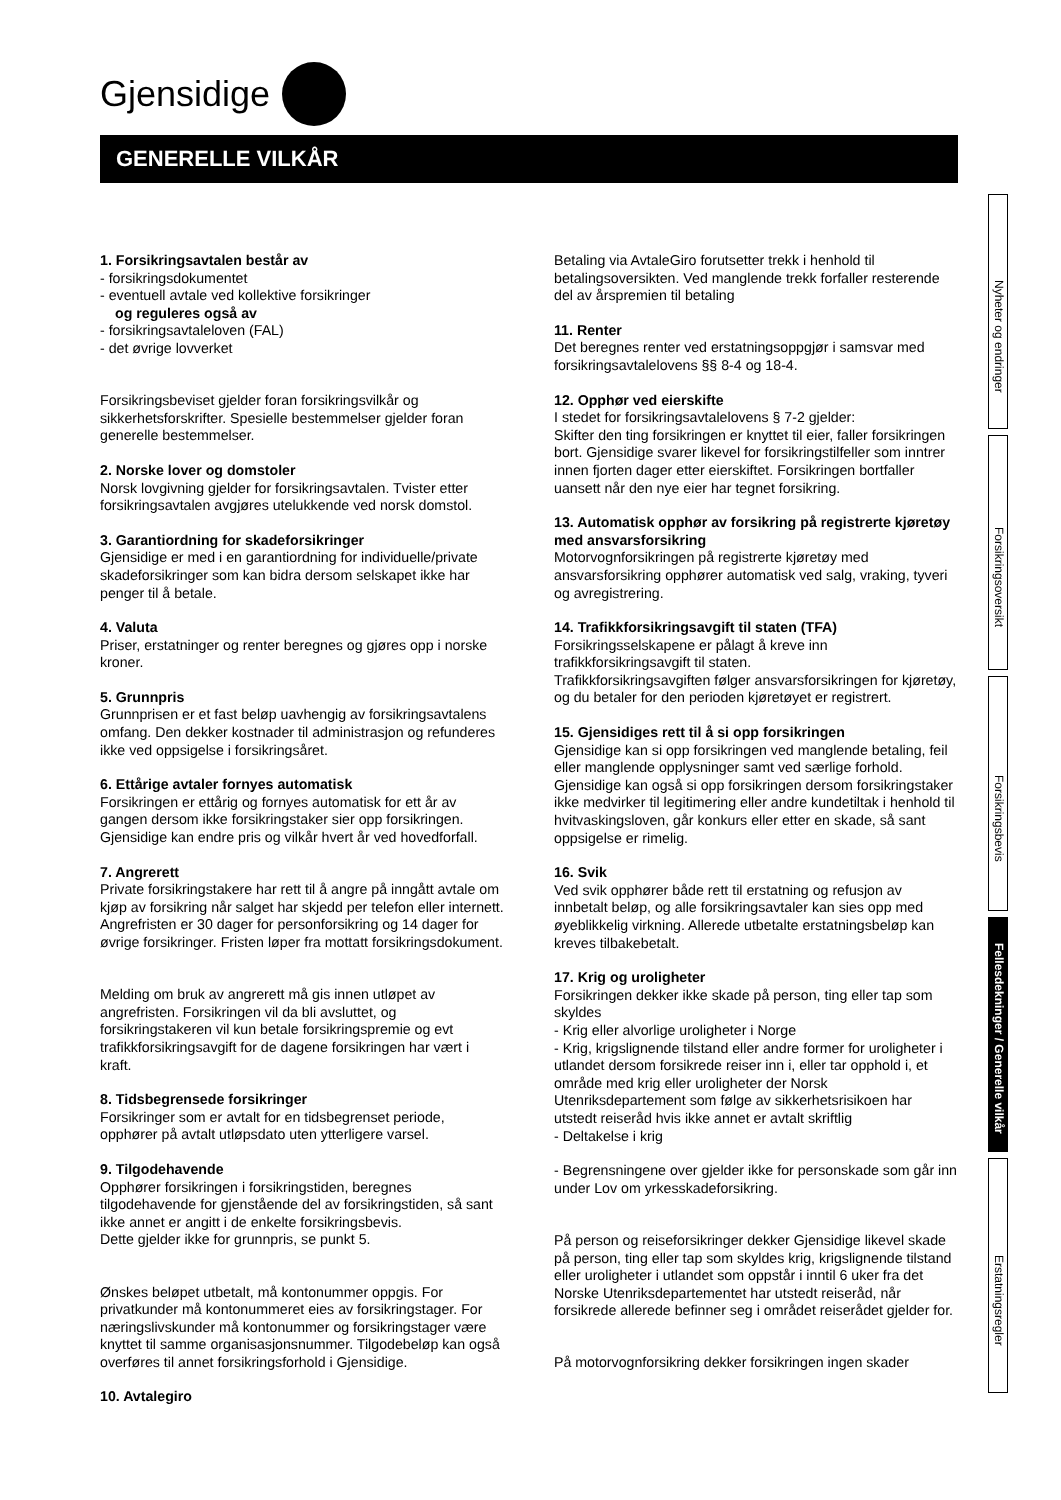Gjensidige
GENERELLE VILKÅR
1. Forsikringsavtalen består av
- forsikringsdokumentet
- eventuell avtale ved kollektive forsikringer
og reguleres også av
- forsikringsavtaleloven (FAL)
- det øvrige lovverket
Forsikringsbeviset gjelder foran forsikringsvilkår og sikkerhetsforskrifter. Spesielle bestemmelser gjelder foran generelle bestemmelser.
2. Norske lover og domstoler
Norsk lovgivning gjelder for forsikringsavtalen. Tvister etter forsikringsavtalen avgjøres utelukkende ved norsk domstol.
3. Garantiordning for skadeforsikringer
Gjensidige er med i en garantiordning for individuelle/private skadeforsikringer som kan bidra dersom selskapet ikke har penger til å betale.
4. Valuta
Priser, erstatninger og renter beregnes og gjøres opp i norske kroner.
5. Grunnpris
Grunnprisen er et fast beløp uavhengig av forsikringsavtalens omfang. Den dekker kostnader til administrasjon og refunderes ikke ved oppsigelse i forsikringsåret.
6. Ettårige avtaler fornyes automatisk
Forsikringen er ettårig og fornyes automatisk for ett år av gangen dersom ikke forsikringstaker sier opp forsikringen. Gjensidige kan endre pris og vilkår hvert år ved hovedforfall.
7. Angrerett
Private forsikringstakere har rett til å angre på inngått avtale om kjøp av forsikring når salget har skjedd per telefon eller internett. Angrefristen er 30 dager for personforsikring og 14 dager for øvrige forsikringer. Fristen løper fra mottatt forsikringsdokument.
Melding om bruk av angrerett må gis innen utløpet av angrefristen. Forsikringen vil da bli avsluttet, og forsikringstakeren vil kun betale forsikringspremie og evt trafikkforsikringsavgift for de dagene forsikringen har vært i kraft.
8. Tidsbegrensede forsikringer
Forsikringer som er avtalt for en tidsbegrenset periode, opphører på avtalt utløpsdato uten ytterligere varsel.
9. Tilgodehavende
Opphører forsikringen i forsikringstiden, beregnes tilgodehavende for gjenstående del av forsikringstiden, så sant ikke annet er angitt i de enkelte forsikringsbevis.
Dette gjelder ikke for grunnpris, se punkt 5.
Ønskes beløpet utbetalt, må kontonummer oppgis. For privatkunder må kontonummeret eies av forsikringstager. For næringslivskunder må kontonummer og forsikringstager være knyttet til samme organisasjonsnummer. Tilgodebeløp kan også overføres til annet forsikringsforhold i Gjensidige.
10. Avtalegiro
Betaling via AvtaleGiro forutsetter trekk i henhold til betalingsoversikten. Ved manglende trekk forfaller resterende del av årspremien til betaling
11. Renter
Det beregnes renter ved erstatningsoppgjør i samsvar med forsikringsavtalelovens §§ 8-4 og 18-4.
12. Opphør ved eierskifte
I stedet for forsikringsavtalelovens § 7-2 gjelder:
Skifter den ting forsikringen er knyttet til eier, faller forsikringen bort. Gjensidige svarer likevel for forsikringstilfeller som inntrer innen fjorten dager etter eierskiftet. Forsikringen bortfaller uansett når den nye eier har tegnet forsikring.
13. Automatisk opphør av forsikring på registrerte kjøretøy med ansvarsforsikring
Motorvognforsikringen på registrerte kjøretøy med ansvarsforsikring opphører automatisk ved salg, vraking, tyveri og avregistrering.
14. Trafikkforsikringsavgift til staten (TFA)
Forsikringsselskapene er pålagt å kreve inn trafikkforsikringsavgift til staten.
Trafikkforsikringsavgiften følger ansvarsforsikringen for kjøretøy, og du betaler for den perioden kjøretøyet er registrert.
15. Gjensidiges rett til å si opp forsikringen
Gjensidige kan si opp forsikringen ved manglende betaling, feil eller manglende opplysninger samt ved særlige forhold. Gjensidige kan også si opp forsikringen dersom forsikringstaker ikke medvirker til legitimering eller andre kundetiltak i henhold til hvitvaskingsloven, går konkurs eller etter en skade, så sant oppsigelse er rimelig.
16. Svik
Ved svik opphører både rett til erstatning og refusjon av innbetalt beløp, og alle forsikringsavtaler kan sies opp med øyeblikkelig virkning. Allerede utbetalte erstatningsbeløp kan kreves tilbakebetalt.
17. Krig og uroligheter
Forsikringen dekker ikke skade på person, ting eller tap som skyldes
- Krig eller alvorlige uroligheter i Norge
- Krig, krigslignende tilstand eller andre former for uroligheter i utlandet dersom forsikrede reiser inn i, eller tar opphold i, et område med krig eller uroligheter der Norsk Utenriksdepartement som følge av sikkerhetsrisikoen har utstedt reiseråd hvis ikke annet er avtalt skriftlig
- Deltakelse i krig
- Begrensningene over gjelder ikke for personskade som går inn under Lov om yrkesskadeforsikring.
På person og reiseforsikringer dekker Gjensidige likevel skade på person, ting eller tap som skyldes krig, krigslignende tilstand eller uroligheter i utlandet som oppstår i inntil 6 uker fra det Norske Utenriksdepartementet har utstedt reiseråd, når forsikrede allerede befinner seg i området reiserådet gjelder for.
På motorvognforsikring dekker forsikringen ingen skader
Nyheter og endringer
Forsikringsoversikt
Forsikringsbevis
Fellesdekninger / Generelle vilkår
Erstatningsregler